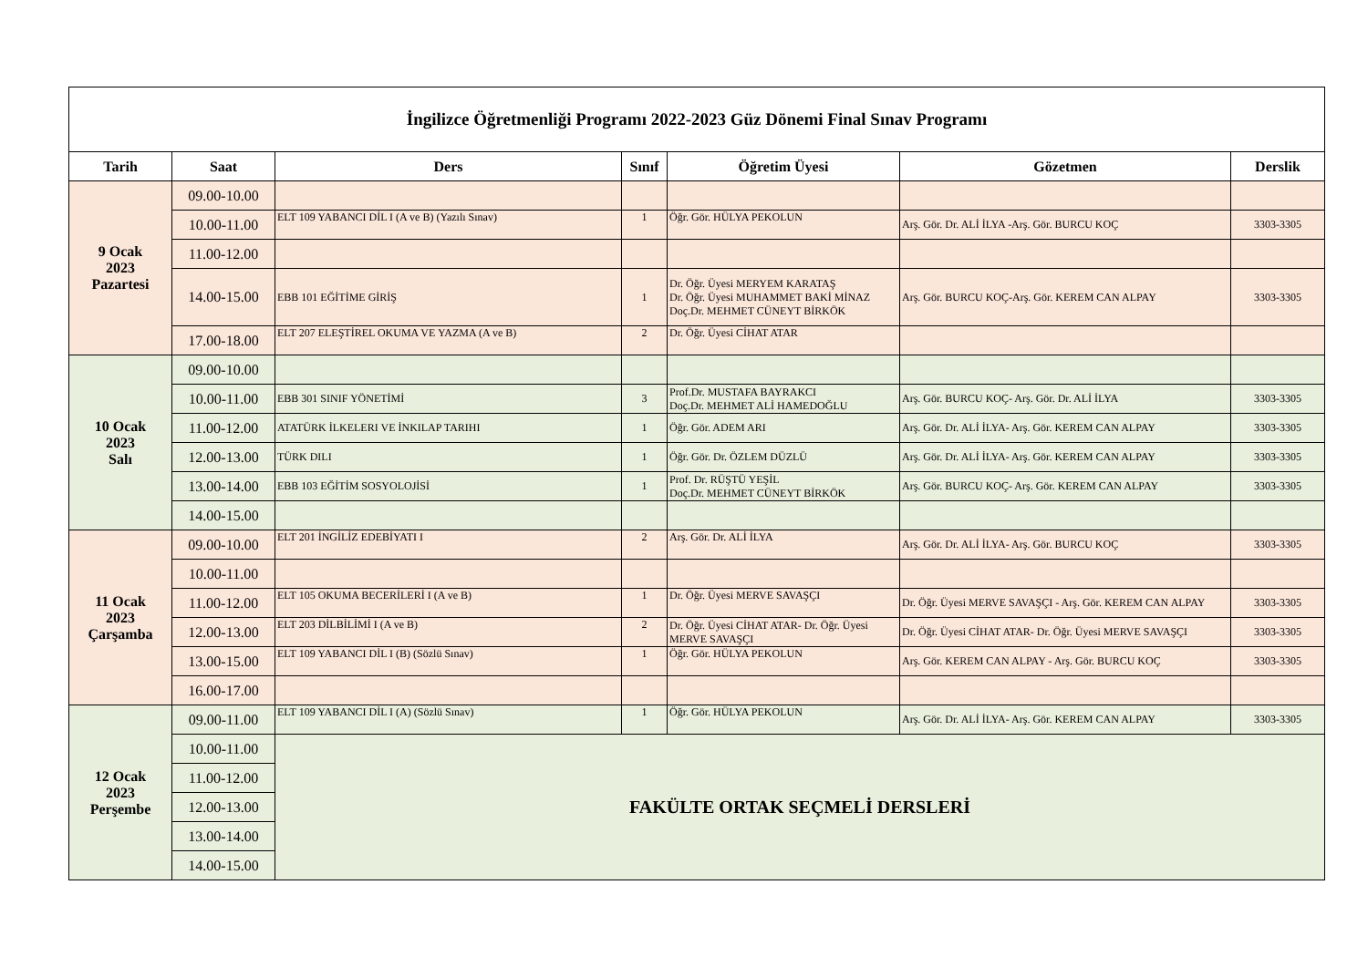| İngilizce Öğretmenliği Programı 2022-2023 Güz Dönemi Final Sınav Programı | | | | | | |
| Tarih | Saat | Ders | Sınıf | Öğretim Üyesi | Gözetmen | Derslik |
| 9 Ocak 2023 Pazartesi | 09.00-10.00 | | | | | |
| | 10.00-11.00 | ELT 109 YABANCI DİL I (A ve B) (Yazılı Sınav) | 1 | Öğr. Gör. HÜLYA PEKOLUN | Arş. Gör. Dr. ALİ İLYA -Arş. Gör. BURCU KOÇ | 3303-3305 |
| | 11.00-12.00 | | | | | |
| | 14.00-15.00 | EBB 101 EĞİTİME GİRİŞ | 1 | Dr. Öğr. Üyesi MERYEM KARATAŞ Dr. Öğr. Üyesi MUHAMMET BAKİ MİNAZ Doç.Dr. MEHMET CÜNEYT BİRKÖK | Arş. Gör. BURCU KOÇ-Arş. Gör. KEREM CAN ALPAY | 3303-3305 |
| | 17.00-18.00 | ELT 207 ELEŞTİREL OKUMA VE YAZMA (A ve B) | 2 | Dr. Öğr. Üyesi CİHAT ATAR | | |
| 10 Ocak 2023 Salı | 09.00-10.00 | | | | | |
| | 10.00-11.00 | EBB 301 SINIF YÖNETİMİ | 3 | Prof.Dr. MUSTAFA BAYRAKCI Doç.Dr. MEHMET ALİ HAMEDOĞLU | Arş. Gör. BURCU KOÇ- Arş. Gör. Dr. ALİ İLYA | 3303-3305 |
| | 11.00-12.00 | ATATÜRK İLKELERI VE İNKILAP TARIHI | 1 | Öğr. Gör. ADEM ARI | Arş. Gör. Dr. ALİ İLYA- Arş. Gör. KEREM CAN ALPAY | 3303-3305 |
| | 12.00-13.00 | TÜRK DILI | 1 | Öğr. Gör. Dr. ÖZLEM DÜZLÜ | Arş. Gör. Dr. ALİ İLYA- Arş. Gör. KEREM CAN ALPAY | 3303-3305 |
| | 13.00-14.00 | EBB 103 EĞİTİM SOSYOLOJİSİ | 1 | Prof. Dr. RÜŞTÜ YEŞİL Doç.Dr. MEHMET CÜNEYT BİRKÖK | Arş. Gör. BURCU KOÇ- Arş. Gör. KEREM CAN ALPAY | 3303-3305 |
| | 14.00-15.00 | | | | | |
| 11 Ocak 2023 Çarşamba | 09.00-10.00 | ELT 201 İNGİLİZ EDEBİYATI I | 2 | Arş. Gör. Dr. ALİ İLYA | Arş. Gör. Dr. ALİ İLYA- Arş. Gör. BURCU KOÇ | 3303-3305 |
| | 10.00-11.00 | | | | | |
| | 11.00-12.00 | ELT 105 OKUMA BECERİLERİ I (A ve B) | 1 | Dr. Öğr. Üyesi MERVE SAVAŞÇI | Dr. Öğr. Üyesi MERVE SAVAŞÇI - Arş. Gör. KEREM CAN ALPAY | 3303-3305 |
| | 12.00-13.00 | ELT 203 DİLBİLİMİ I (A ve B) | 2 | Dr. Öğr. Üyesi CİHAT ATAR- Dr. Öğr. Üyesi MERVE SAVAŞÇI | Dr. Öğr. Üyesi CİHAT ATAR- Dr. Öğr. Üyesi MERVE SAVAŞÇI | 3303-3305 |
| | 13.00-15.00 | ELT 109 YABANCI DİL I (B) (Sözlü Sınav) | 1 | Öğr. Gör. HÜLYA PEKOLUN | Arş. Gör. KEREM CAN ALPAY - Arş. Gör. BURCU KOÇ | 3303-3305 |
| | 16.00-17.00 | | | | | |
| 12 Ocak 2023 Perşembe | 09.00-11.00 | ELT 109 YABANCI DİL I (A) (Sözlü Sınav) | 1 | Öğr. Gör. HÜLYA PEKOLUN | Arş. Gör. Dr. ALİ İLYA- Arş. Gör. KEREM CAN ALPAY | 3303-3305 |
| | 10.00-11.00 | FAKÜLTE ORTAK SEÇMELİ DERSLERİ | | | | |
| | 11.00-12.00 | | | | | |
| | 12.00-13.00 | | | | | |
| | 13.00-14.00 | | | | | |
| | 14.00-15.00 | | | | | |